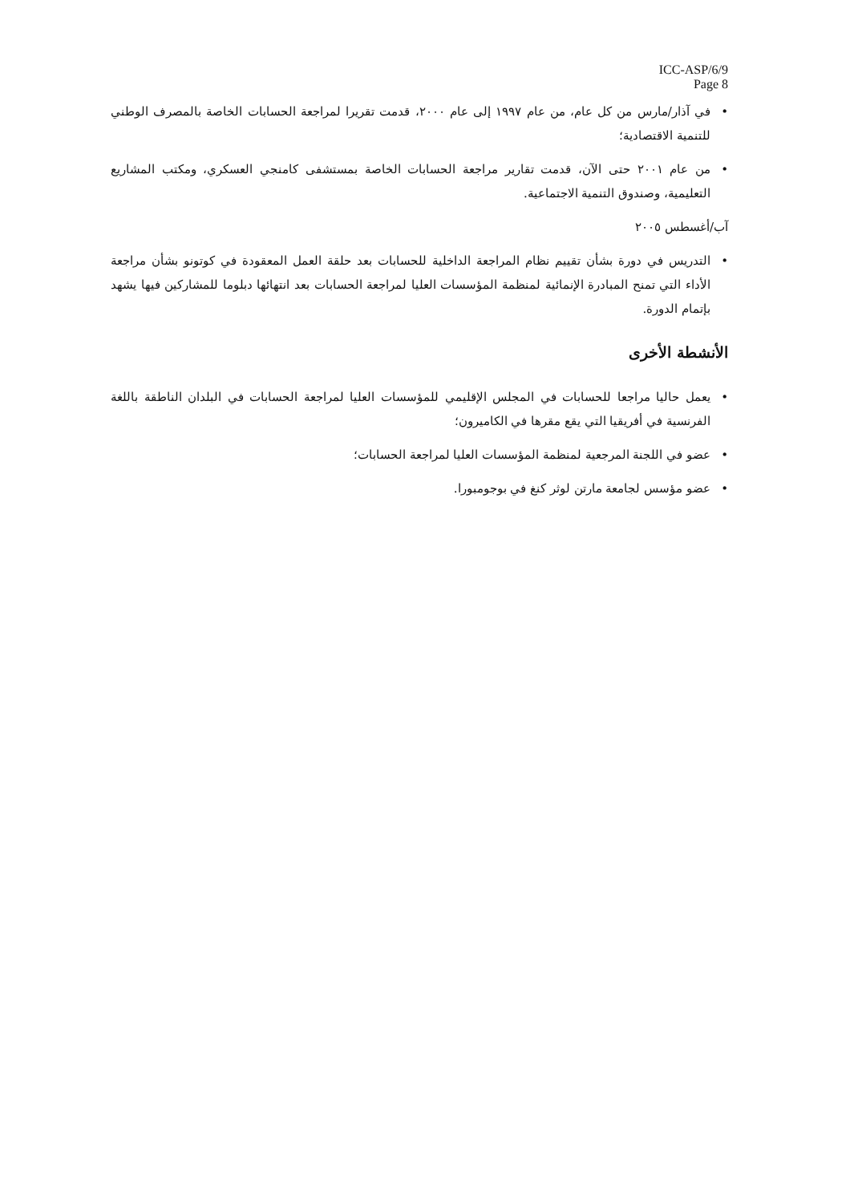ICC-ASP/6/9
Page 8
• في آذار/مارس من كل عام، من عام ١٩٩٧ إلى عام ٢٠٠٠، قدمت تقريرا لمراجعة الحسابات الخاصة بالمصرف الوطني للتنمية الاقتصادية؛
• من عام ٢٠٠١ حتى الآن، قدمت تقارير مراجعة الحسابات الخاصة بمستشفى كامنجي العسكري، ومكتب المشاريع التعليمية، وصندوق التنمية الاجتماعية.
آب/أغسطس ٢٠٠٥
• التدريس في دورة بشأن تقييم نظام المراجعة الداخلية للحسابات بعد حلقة العمل المعقودة في كوتونو بشأن مراجعة الأداء التي تمنح المبادرة الإنمائية لمنظمة المؤسسات العليا لمراجعة الحسابات بعد انتهائها دبلوما للمشاركين فيها يشهد بإتمام الدورة.
الأنشطة الأخرى
• يعمل حاليا مراجعا للحسابات في المجلس الإقليمي للمؤسسات العليا لمراجعة الحسابات في البلدان الناطقة باللغة الفرنسية في أفريقيا التي يقع مقرها في الكاميرون؛
• عضو في اللجنة المرجعية لمنظمة المؤسسات العليا لمراجعة الحسابات؛
• عضو مؤسس لجامعة مارتن لوثر كنغ في بوجومبورا.